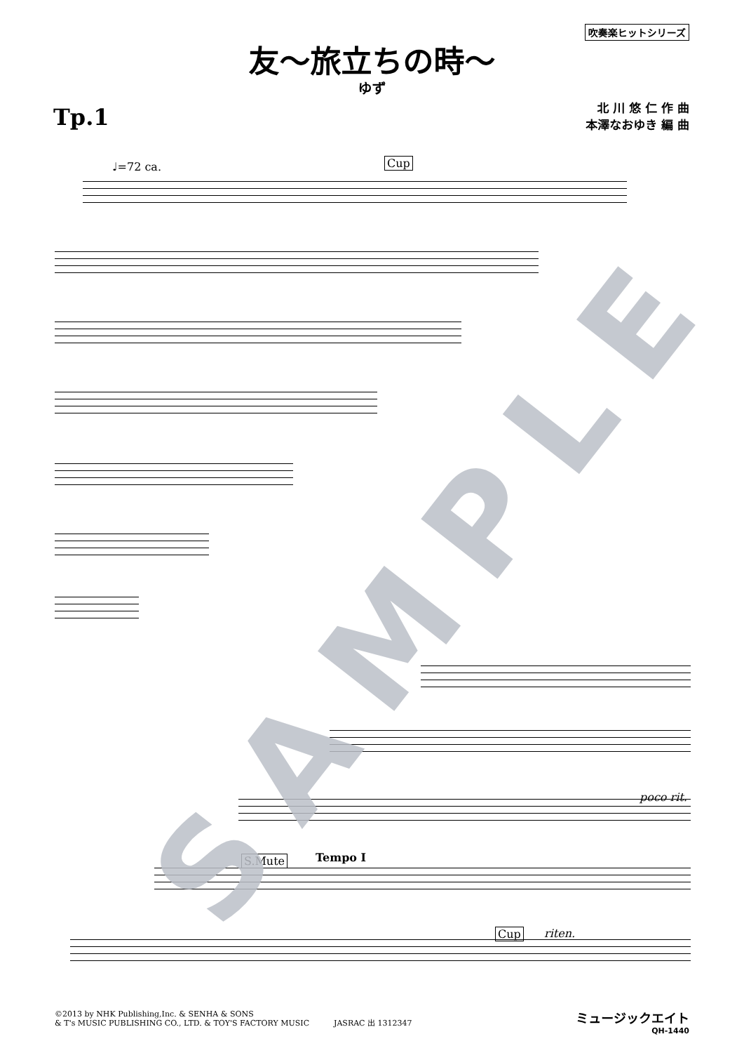吹奏楽ヒットシリーズ
友〜旅立ちの時〜
ゆず
Tp.1
北 川 悠 仁 作 曲
本澤なおゆき 編 曲
♩=72 ca. Cup
poco rit.
S.Mute Tempo I
Cup riten.
SAMPLE
©2013 by NHK Publishing,Inc. & SENHA & SONS
& T's MUSIC PUBLISHING CO., LTD. & TOY'S FACTORY MUSIC JASRAC 出 1312347
ミュージックエイト
QH-1440